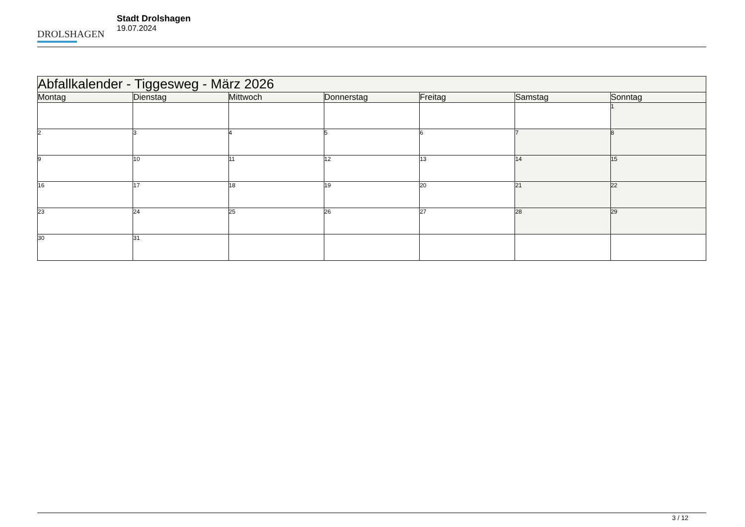DROLSHAGEN
Stadt Drolshagen
19.07.2024
| Abfallkalender - Tiggesweg - März 2026 | | | | | | |
| --- | --- | --- | --- | --- | --- | --- |
| Montag | Dienstag | Mittwoch | Donnerstag | Freitag | Samstag | Sonntag |
| | | | | | | 1 |
| 2 | 3 | 4 | 5 | 6 | 7 | 8 |
| 9 | 10 | 11 | 12 | 13 | 14 | 15 |
| 16 | 17 | 18 | 19 | 20 | 21 | 22 |
| 23 | 24 | 25 | 26 | 27 | 28 | 29 |
| 30 | 31 | | | | | |
3 / 12